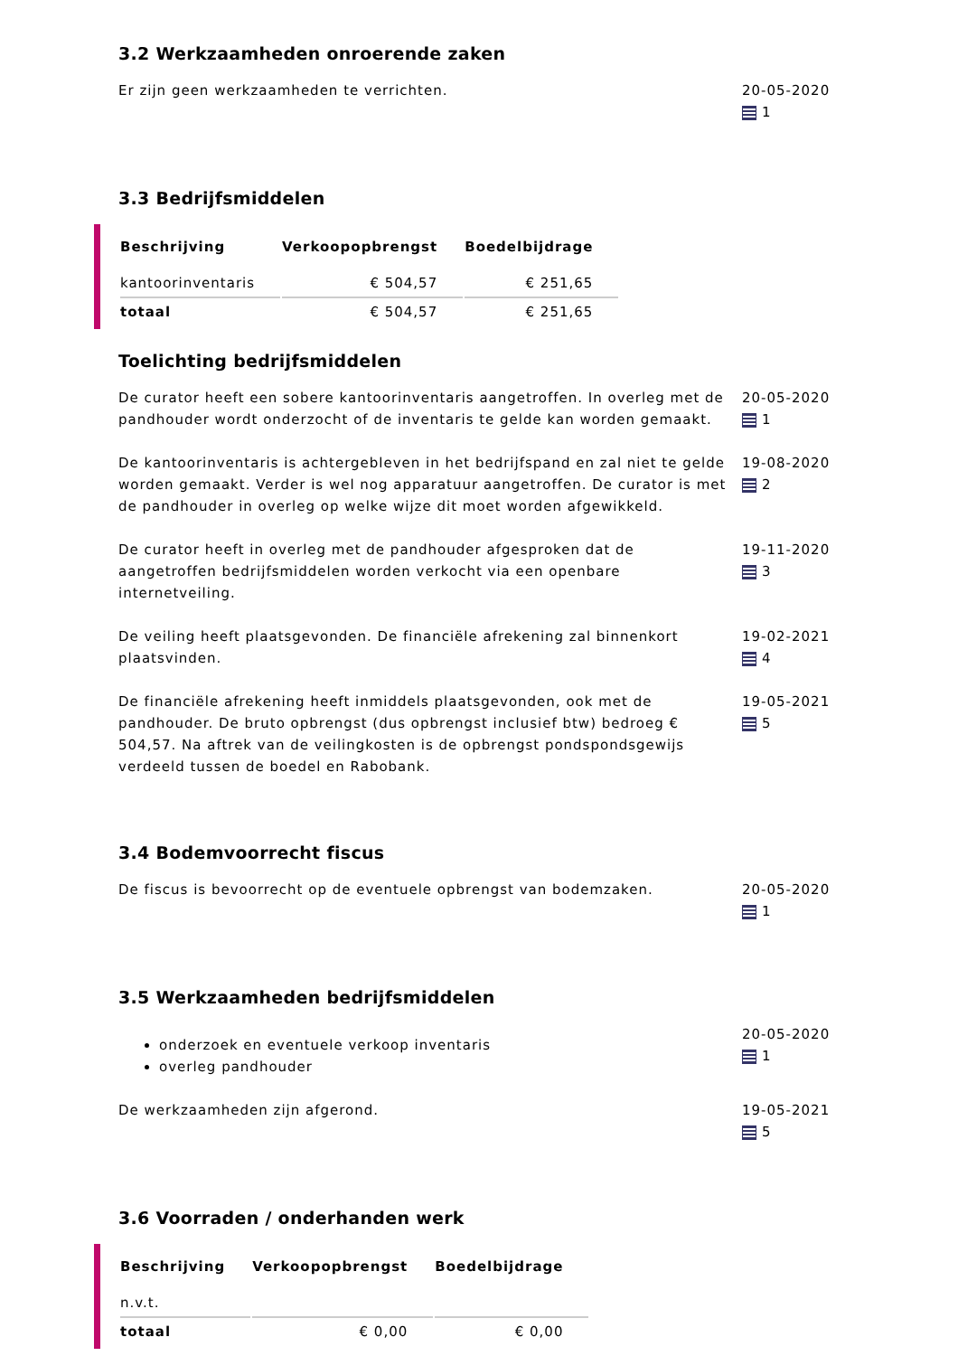3.2 Werkzaamheden onroerende zaken
Er zijn geen werkzaamheden te verrichten. 20-05-2020
1
3.3 Bedrijfsmiddelen
| Beschrijving | Verkoopopbrengst | Boedelbijdrage |
| --- | --- | --- |
| kantoorinventaris | € 504,57 | € 251,65 |
| totaal | € 504,57 | € 251,65 |
Toelichting bedrijfsmiddelen
De curator heeft een sobere kantoorinventaris aangetroffen. In overleg met de pandhouder wordt onderzocht of de inventaris te gelde kan worden gemaakt.
20-05-2020
1
De kantoorinventaris is achtergebleven in het bedrijfspand en zal niet te gelde worden gemaakt. Verder is wel nog apparatuur aangetroffen. De curator is met de pandhouder in overleg op welke wijze dit moet worden afgewikkeld.
19-08-2020
2
De curator heeft in overleg met de pandhouder afgesproken dat de aangetroffen bedrijfsmiddelen worden verkocht via een openbare internetveiling.
19-11-2020
3
De veiling heeft plaatsgevonden. De financiële afrekening zal binnenkort plaatsvinden.
19-02-2021
4
De financiële afrekening heeft inmiddels plaatsgevonden, ook met de pandhouder. De bruto opbrengst (dus opbrengst inclusief btw) bedroeg € 504,57. Na aftrek van de veilingkosten is de opbrengst pondspondsgewijs verdeeld tussen de boedel en Rabobank.
19-05-2021
5
3.4 Bodemvoorrecht fiscus
De fiscus is bevoorrecht op de eventuele opbrengst van bodemzaken. 20-05-2020
1
3.5 Werkzaamheden bedrijfsmiddelen
onderzoek en eventuele verkoop inventaris
overleg pandhouder
20-05-2020
1
De werkzaamheden zijn afgerond. 19-05-2021
5
3.6 Voorraden / onderhanden werk
| Beschrijving | Verkoopopbrengst | Boedelbijdrage |
| --- | --- | --- |
| n.v.t. | | |
| totaal | € 0,00 | € 0,00 |